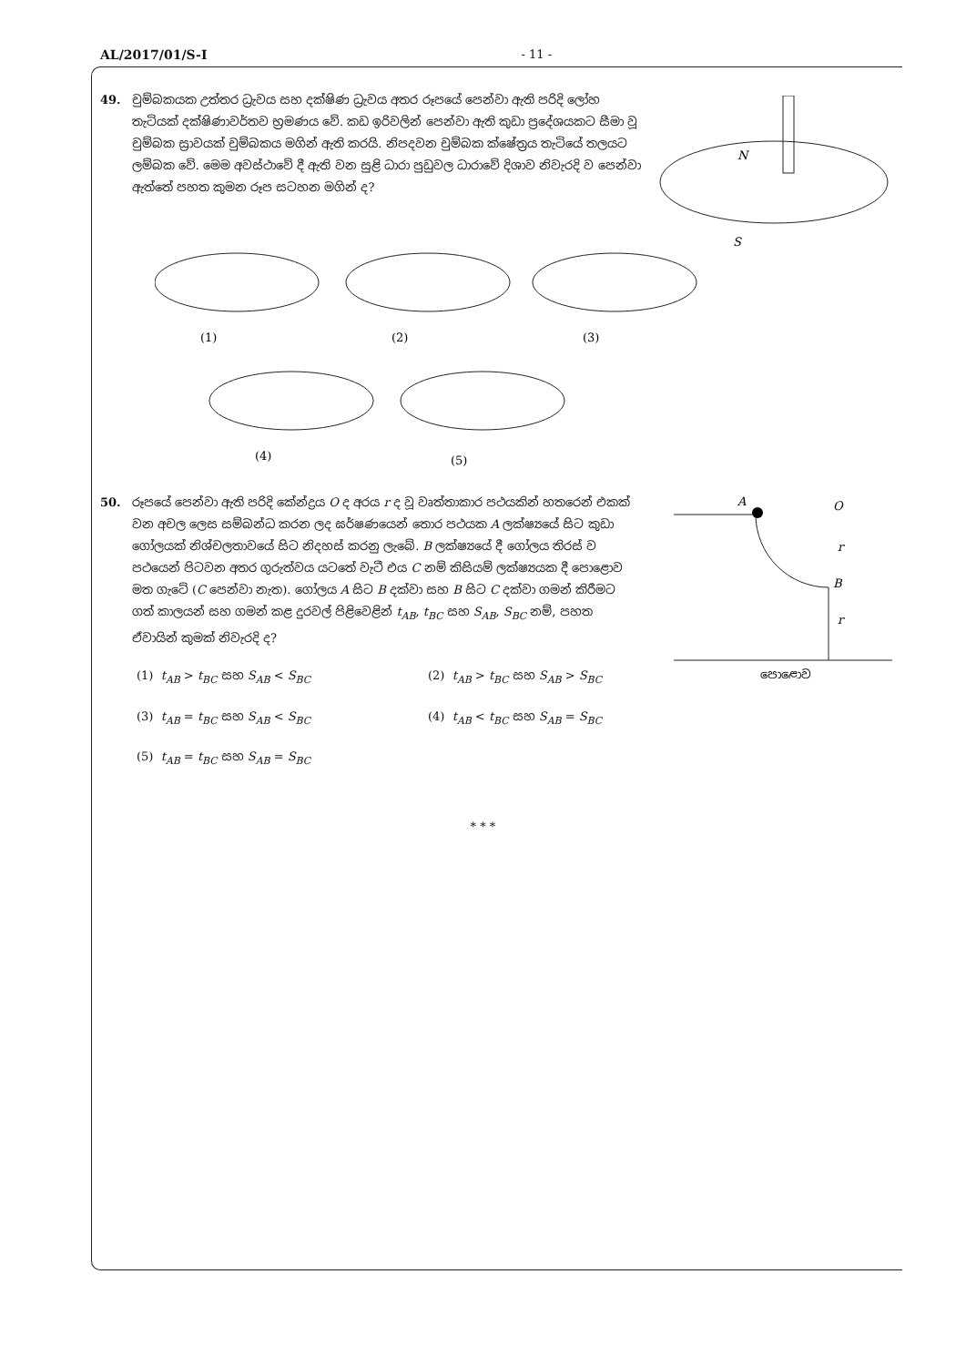AL/2017/01/S-I - 11 -
49. චුම්බකයක උත්තර ධ්‍රැවය සහ දක්ෂිණ ධ්‍රැවය අතර රූපයේ පෙන්වා ඇති පරිදි ලෝහ තැටියක් දක්ෂිණාවර්තව භ්‍රමණය වේ. කඩ ඉරිවලින් පෙන්වා ඇති කුඩා ප්‍රදේශයකට සීමා වූ චුම්බක ස්‍රාවයක් චුම්බකය මගින් ඇති කරයි. නිපදවන චුම්බක ක්ෂේත්‍රය තැටියේ තලයට ලම්බක වේ. මෙම අවස්ථාවේ දී ඇති වන සුළි ධාරා පුඩුවල ධාරාවේ දිශාව නිවැරදි ව පෙන්වා ඇත්තේ පහත කුමන රූප සටහන මගින් ද?
N
S
(1)
(2)
(3)
(4)
(5)
50. රූපයේ පෙන්වා ඇති පරිදි කේන්ද්‍රය O ද අරය r ද වූ වෘත්තාකාර පථයකින් හතරෙන් එකක් වන අචල ලෙස සම්බන්ධ කරන ලද ඝර්ෂණයෙන් තොර පථයක A ලක්ෂ්‍යයේ සිට කුඩා ගෝලයක් නිශ්චලතාවයේ සිට නිදහස් කරනු ලැබේ. B ලක්ෂ්‍යයේ දී ගෝලය තිරස් ව පථයෙන් පිටවන අතර ගුරුත්වය යටතේ වැටී එය C නම් කිසියම් ලක්ෂ්‍යයක දී පොළොව මත ගැටේ (C පෙන්වා නැත). ගෝලය A සිට B දක්වා සහ B සිට C දක්වා ගමන් කිරීමට ගත් කාලයන් සහ ගමන් කළ දුරවල් පිළිවෙළින් t<sub>AB</sub>, t<sub>BC</sub> සහ S<sub>AB</sub>, S<sub>BC</sub> නම්, පහත ඒවායින් කුමක් නිවැරදි ද?
A
O
B
r
r
පොළොව
(1) t<sub>AB</sub> > t<sub>BC</sub> සහ S<sub>AB</sub> < S<sub>BC</sub> (2) t<sub>AB</sub> > t<sub>BC</sub> සහ S<sub>AB</sub> > S<sub>BC</sub>
(3) t<sub>AB</sub> = t<sub>BC</sub> සහ S<sub>AB</sub> < S<sub>BC</sub> (4) t<sub>AB</sub> < t<sub>BC</sub> සහ S<sub>AB</sub> = S<sub>BC</sub>
(5) t<sub>AB</sub> = t<sub>BC</sub> සහ S<sub>AB</sub> = S<sub>BC</sub>
* * *